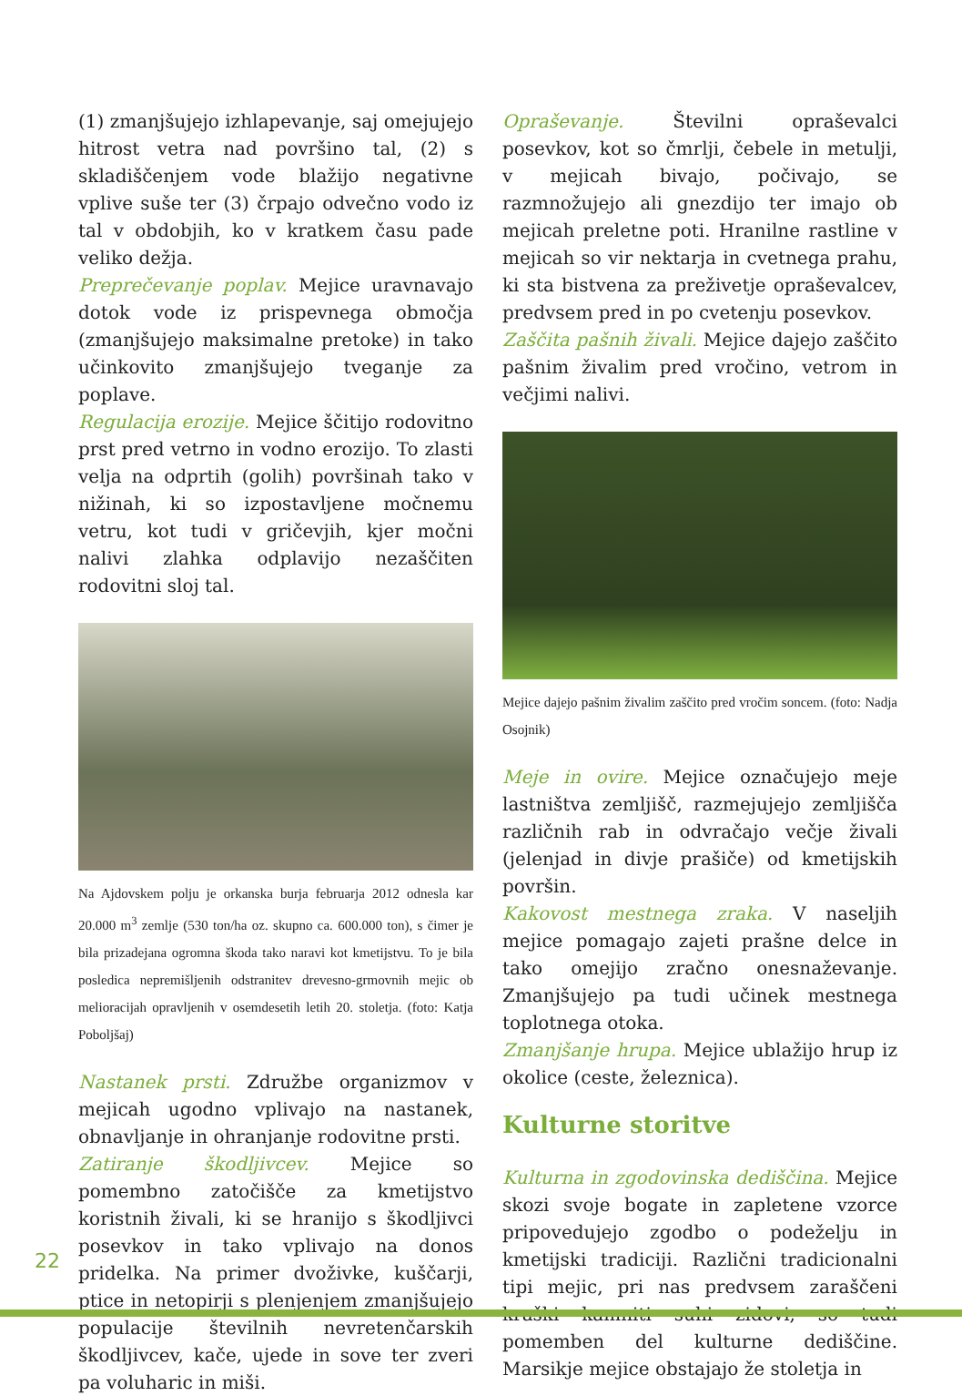(1) zmanjšujejo izhlapevanje, saj omejujejo hitrost vetra nad površino tal, (2) s skladiščenjem vode blažijo negativne vplive suše ter (3) črpajo odvečno vodo iz tal v obdobjih, ko v kratkem času pade veliko dežja.
Preprečevanje poplav. Mejice uravnavajo dotok vode iz prispevnega območja (zmanjšujejo maksimalne pretoke) in tako učinkovito zmanjšujejo tveganje za poplave.
Regulacija erozije. Mejice ščitijo rodovitno prst pred vetrno in vodno erozijo. To zlasti velja na odprtih (golih) površinah tako v nižinah, ki so izpostavljene močnemu vetru, kot tudi v gričevjih, kjer močni nalivi zlahka odplavijo nezaščiten rodovitni sloj tal.
Na Ajdovskem polju je orkanska burja februarja 2012 odnesla kar 20.000 m<sup>3</sup> zemlje (530 ton/ha oz. skupno ca. 600.000 ton), s čimer je bila prizadejana ogromna škoda tako naravi kot kmetijstvu. To je bila posledica nepremišljenih odstranitev drevesno-grmovnih mejic ob melioracijah opravljenih v osemdesetih letih 20. stoletja. (foto: Katja Poboljšaj)
Nastanek prsti. Združbe organizmov v mejicah ugodno vplivajo na nastanek, obnavljanje in ohranjanje rodovitne prsti.
Zatiranje škodljivcev. Mejice so pomembno zatočišče za kmetijstvo koristnih živali, ki se hranijo s škodljivci posevkov in tako vplivajo na donos pridelka. Na primer dvoživke, kuščarji, ptice in netopirji s plenjenjem zmanjšujejo populacije številnih nevretenčarskih škodljivcev, kače, ujede in sove ter zveri pa voluharic in miši.
Opraševanje. Številni opraševalci posevkov, kot so čmrlji, čebele in metulji, v mejicah bivajo, počivajo, se razmnožujejo ali gnezdijo ter imajo ob mejicah preletne poti. Hranilne rastline v mejicah so vir nektarja in cvetnega prahu, ki sta bistvena za preživetje opraševalcev, predvsem pred in po cvetenju posevkov.
Zaščita pašnih živali. Mejice dajejo zaščito pašnim živalim pred vročino, vetrom in večjimi nalivi.
Mejice dajejo pašnim živalim zaščito pred vročim soncem. (foto: Nadja Osojnik)
Meje in ovire. Mejice označujejo meje lastništva zemljišč, razmejujejo zemljišča različnih rab in odvračajo večje živali (jelenjad in divje prašiče) od kmetijskih površin.
Kakovost mestnega zraka. V naseljih mejice pomagajo zajeti prašne delce in tako omejijo zračno onesnaževanje. Zmanjšujejo pa tudi učinek mestnega toplotnega otoka.
Zmanjšanje hrupa. Mejice ublažijo hrup iz okolice (ceste, železnica).
Kulturne storitve
Kulturna in zgodovinska dediščina. Mejice skozi svoje bogate in zapletene vzorce pripovedujejo zgodbo o podeželju in kmetijski tradiciji. Različni tradicionalni tipi mejic, pri nas predvsem zaraščeni kraški kamniti suhi zidovi, so tudi pomemben del kulturne dediščine. Marsikje mejice obstajajo že stoletja in
22